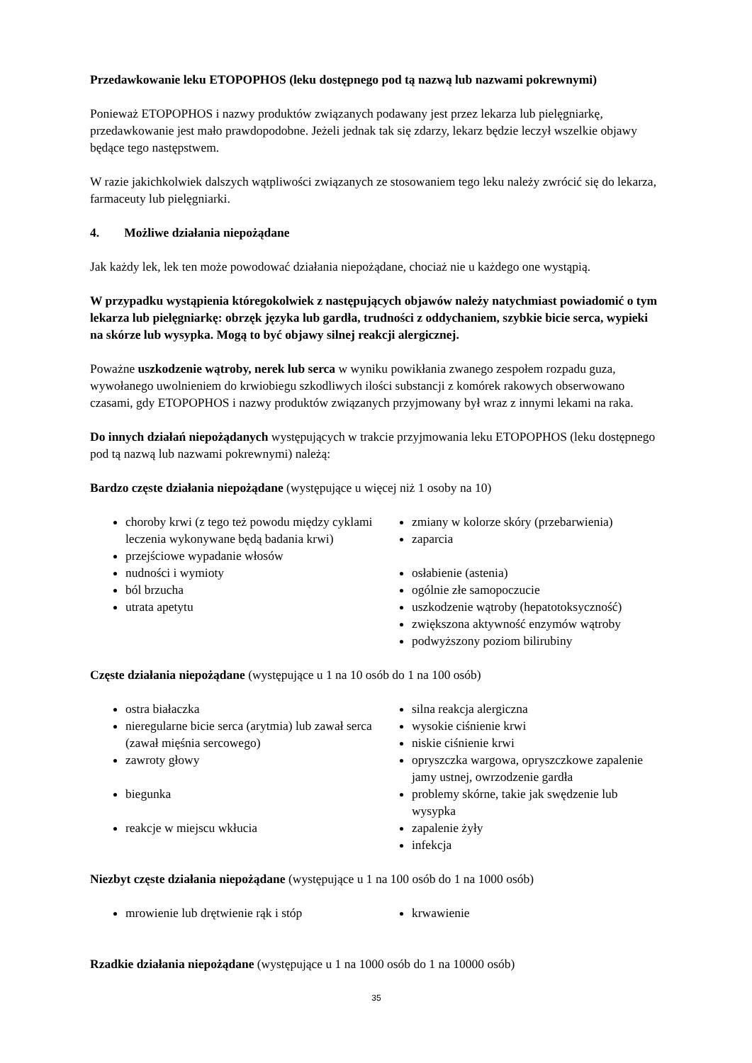Przedawkowanie leku ETOPOPHOS (leku dostępnego pod tą nazwą lub nazwami pokrewnymi)
Ponieważ ETOPOPHOS i nazwy produktów związanych podawany jest przez lekarza lub pielęgniarkę, przedawkowanie jest mało prawdopodobne. Jeżeli jednak tak się zdarzy, lekarz będzie leczył wszelkie objawy będące tego następstwem.
W razie jakichkolwiek dalszych wątpliwości związanych ze stosowaniem tego leku należy zwrócić się do lekarza, farmaceuty lub pielęgniarki.
4. Możliwe działania niepożądane
Jak każdy lek, lek ten może powodować działania niepożądane, chociaż nie u każdego one wystąpią.
W przypadku wystąpienia któregokolwiek z następujących objawów należy natychmiast powiadomić o tym lekarza lub pielęgniarkę: obrzęk języka lub gardła, trudności z oddychaniem, szybkie bicie serca, wypieki na skórze lub wysypka. Mogą to być objawy silnej reakcji alergicznej.
Poważne uszkodzenie wątroby, nerek lub serca w wyniku powikłania zwanego zespołem rozpadu guza, wywołanego uwolnieniem do krwiobiegu szkodliwych ilości substancji z komórek rakowych obserwowano czasami, gdy ETOPOPHOS i nazwy produktów związanych przyjmowany był wraz z innymi lekami na raka.
Do innych działań niepożądanych występujących w trakcie przyjmowania leku ETOPOPHOS (leku dostępnego pod tą nazwą lub nazwami pokrewnymi) należą:
Bardzo częste działania niepożądane (występujące u więcej niż 1 osoby na 10)
choroby krwi (z tego też powodu między cyklami leczenia wykonywane będą badania krwi)
przejściowe wypadanie włosów
nudności i wymioty
ból brzucha
utrata apetytu
zmiany w kolorze skóry (przebarwienia)
zaparcia
osłabienie (astenia)
ogólnie złe samopoczucie
uszkodzenie wątroby (hepatotoksyczność)
zwiększona aktywność enzymów wątroby
podwyższony poziom bilirubiny
Częste działania niepożądane (występujące u 1 na 10 osób do 1 na 100 osób)
ostra białaczka
nieregularne bicie serca (arytmia) lub zawał serca (zawał mięśnia sercowego)
zawroty głowy
biegunka
reakcje w miejscu wkłucia
silna reakcja alergiczna
wysokie ciśnienie krwi
niskie ciśnienie krwi
opryszczka wargowa, opryszczkowe zapalenie jamy ustnej, owrzodzenie gardła
problemy skórne, takie jak swędzenie lub wysypka
zapalenie żyły
infekcja
Niezbyt częste działania niepożądane (występujące u 1 na 100 osób do 1 na 1000 osób)
mrowienie lub drętwienie rąk i stóp krwawienie
Rzadkie działania niepożądane (występujące u 1 na 1000 osób do 1 na 10000 osób)
35